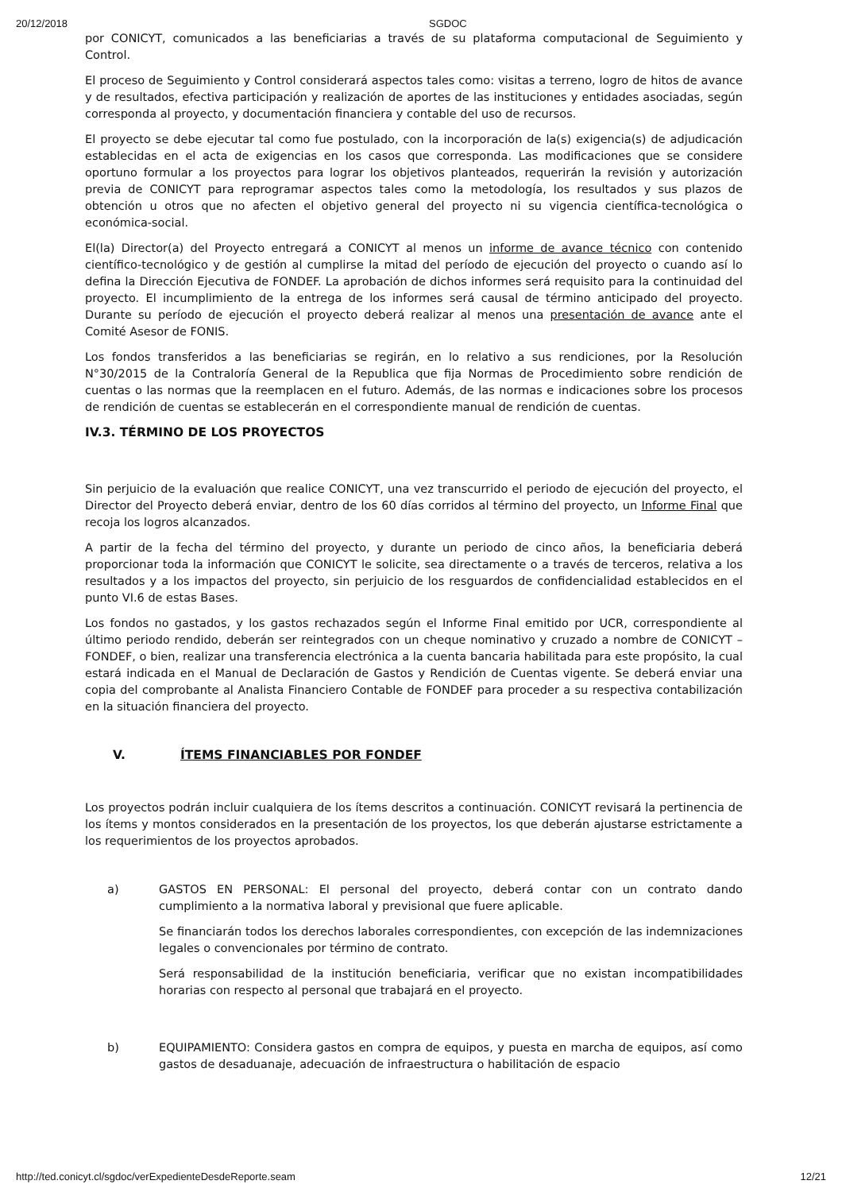20/12/2018 SGDOC
por CONICYT, comunicados a las beneficiarias a través de su plataforma computacional de Seguimiento y Control.
El proceso de Seguimiento y Control considerará aspectos tales como: visitas a terreno, logro de hitos de avance y de resultados, efectiva participación y realización de aportes de las instituciones y entidades asociadas, según corresponda al proyecto, y documentación financiera y contable del uso de recursos.
El proyecto se debe ejecutar tal como fue postulado, con la incorporación de la(s) exigencia(s) de adjudicación establecidas en el acta de exigencias en los casos que corresponda. Las modificaciones que se considere oportuno formular a los proyectos para lograr los objetivos planteados, requerirán la revisión y autorización previa de CONICYT para reprogramar aspectos tales como la metodología, los resultados y sus plazos de obtención u otros que no afecten el objetivo general del proyecto ni su vigencia científica-tecnológica o económica-social.
El(la) Director(a) del Proyecto entregará a CONICYT al menos un informe de avance técnico con contenido científico-tecnológico y de gestión al cumplirse la mitad del período de ejecución del proyecto o cuando así lo defina la Dirección Ejecutiva de FONDEF. La aprobación de dichos informes será requisito para la continuidad del proyecto. El incumplimiento de la entrega de los informes será causal de término anticipado del proyecto. Durante su período de ejecución el proyecto deberá realizar al menos una presentación de avance ante el Comité Asesor de FONIS.
Los fondos transferidos a las beneficiarias se regirán, en lo relativo a sus rendiciones, por la Resolución N°30/2015 de la Contraloría General de la Republica que fija Normas de Procedimiento sobre rendición de cuentas o las normas que la reemplacen en el futuro. Además, de las normas e indicaciones sobre los procesos de rendición de cuentas se establecerán en el correspondiente manual de rendición de cuentas.
IV.3. TÉRMINO DE LOS PROYECTOS
Sin perjuicio de la evaluación que realice CONICYT, una vez transcurrido el periodo de ejecución del proyecto, el Director del Proyecto deberá enviar, dentro de los 60 días corridos al término del proyecto, un Informe Final que recoja los logros alcanzados.
A partir de la fecha del término del proyecto, y durante un periodo de cinco años, la beneficiaria deberá proporcionar toda la información que CONICYT le solicite, sea directamente o a través de terceros, relativa a los resultados y a los impactos del proyecto, sin perjuicio de los resguardos de confidencialidad establecidos en el punto VI.6 de estas Bases.
Los fondos no gastados, y los gastos rechazados según el Informe Final emitido por UCR, correspondiente al último periodo rendido, deberán ser reintegrados con un cheque nominativo y cruzado a nombre de CONICYT – FONDEF, o bien, realizar una transferencia electrónica a la cuenta bancaria habilitada para este propósito, la cual estará indicada en el Manual de Declaración de Gastos y Rendición de Cuentas vigente. Se deberá enviar una copia del comprobante al Analista Financiero Contable de FONDEF para proceder a su respectiva contabilización en la situación financiera del proyecto.
V. ÍTEMS FINANCIABLES POR FONDEF
Los proyectos podrán incluir cualquiera de los ítems descritos a continuación. CONICYT revisará la pertinencia de los ítems y montos considerados en la presentación de los proyectos, los que deberán ajustarse estrictamente a los requerimientos de los proyectos aprobados.
a) GASTOS EN PERSONAL: El personal del proyecto, deberá contar con un contrato dando cumplimiento a la normativa laboral y previsional que fuere aplicable.
Se financiarán todos los derechos laborales correspondientes, con excepción de las indemnizaciones legales o convencionales por término de contrato.
Será responsabilidad de la institución beneficiaria, verificar que no existan incompatibilidades horarias con respecto al personal que trabajará en el proyecto.
b) EQUIPAMIENTO: Considera gastos en compra de equipos, y puesta en marcha de equipos, así como gastos de desaduanaje, adecuación de infraestructura o habilitación de espacio
http://ted.conicyt.cl/sgdoc/verExpedienteDesdeReporte.seam 12/21